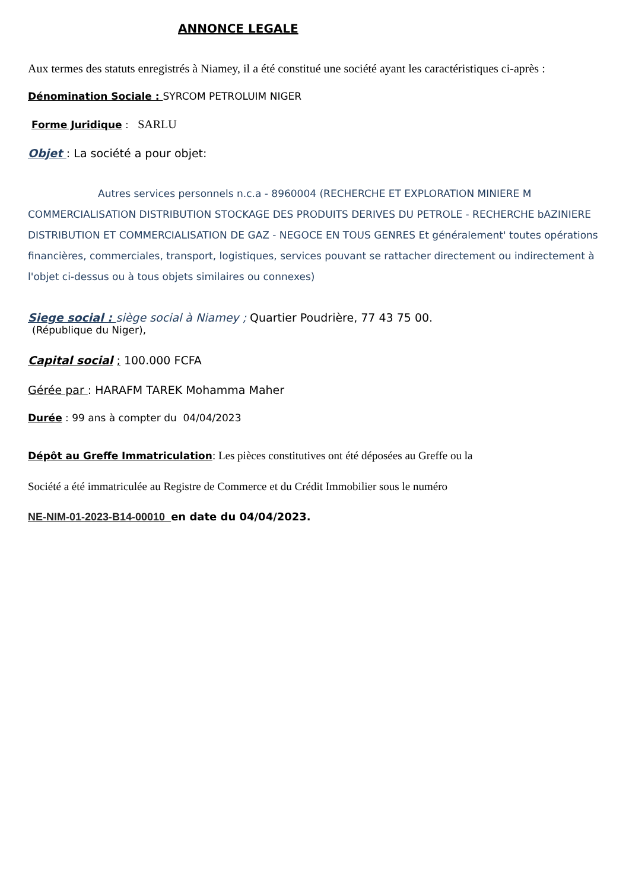ANNONCE LEGALE
Aux termes des statuts enregistrés à Niamey, il a été constitué une société ayant les caractéristiques ci-après :
Dénomination Sociale : SYRCOM PETROLUIM NIGER
Forme Juridique : SARLU
Objet : La société a pour objet:
Autres services personnels n.c.a - 8960004 (RECHERCHE ET EXPLORATION MINIERE M COMMERCIALISATION DISTRIBUTION STOCKAGE DES PRODUITS DERIVES DU PETROLE - RECHERCHE bAZINIERE DISTRIBUTION ET COMMERCIALISATION DE GAZ - NEGOCE EN TOUS GENRES Et généralement' toutes opérations financières, commerciales, transport, logistiques, services pouvant se rattacher directement ou indirectement à l'objet ci-dessus ou à tous objets similaires ou connexes)
Siege social : siège social à Niamey ; Quartier Poudrière, 77 43 75 00.
(République du Niger),
Capital social ; 100.000 FCFA
Gérée par : HARAFM TAREK Mohamma Maher
Durée : 99 ans à compter du 04/04/2023
Dépôt au Greffe Immatriculation: Les pièces constitutives ont été déposées au Greffe ou la
Société a été immatriculée au Registre de Commerce et du Crédit Immobilier sous le numéro
NE-NIM-01-2023-B14-00010 en date du 04/04/2023.